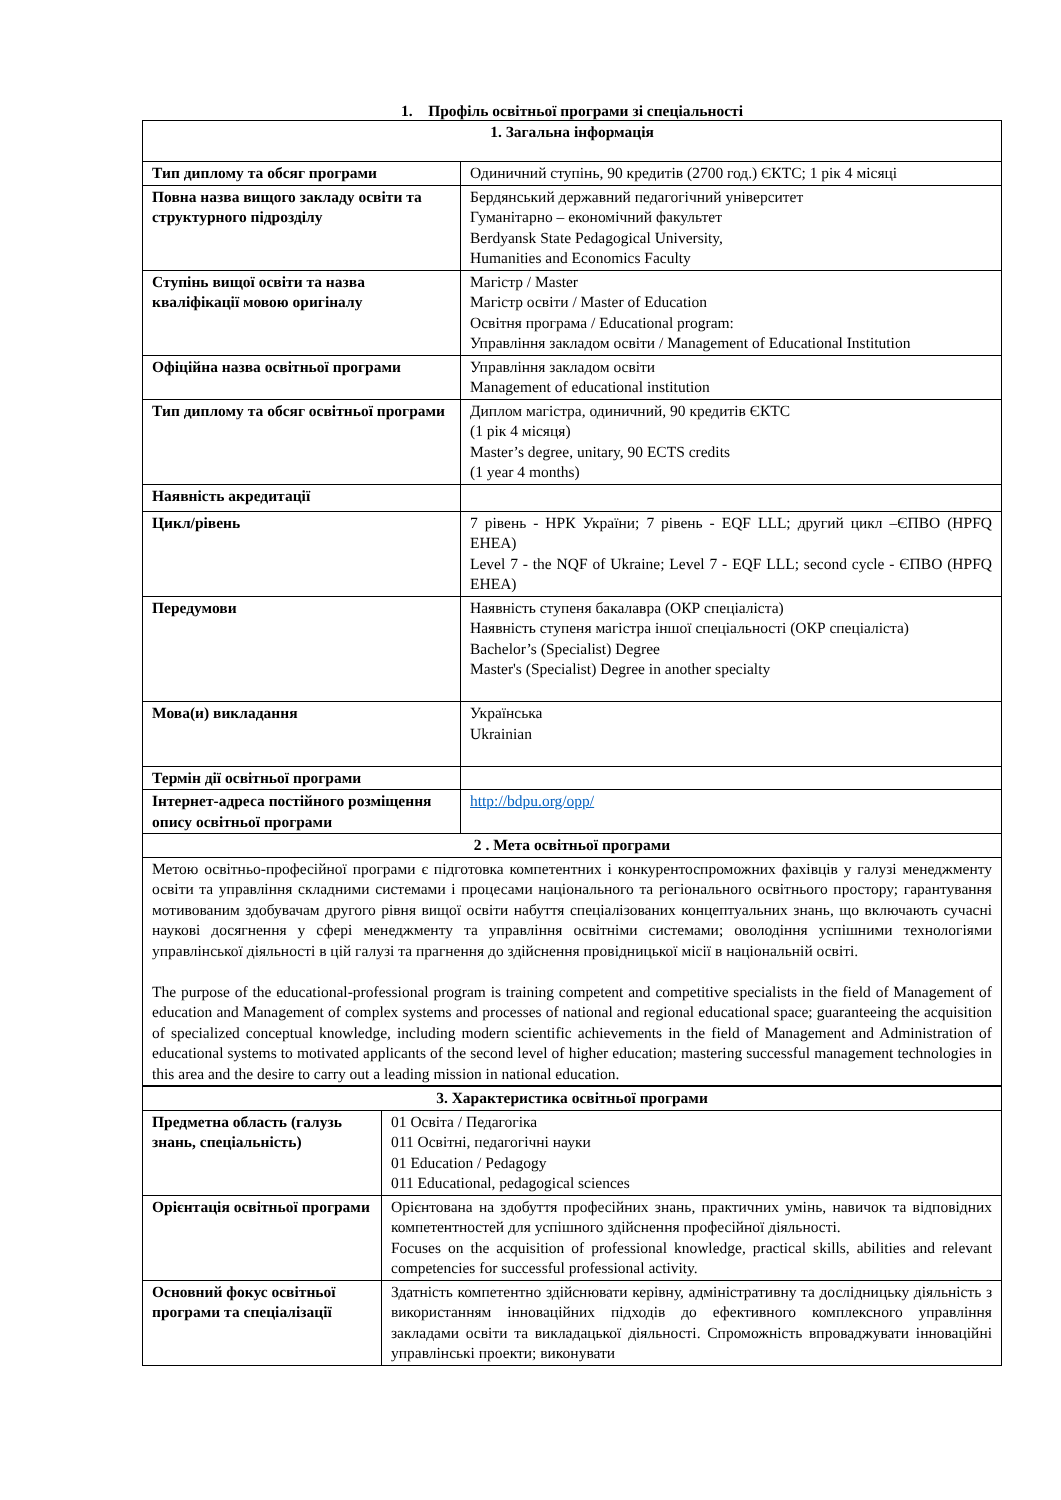1. Профіль освітньої програми зі спеціальності
| 1. Загальна інформація | |
| --- | --- |
| Тип диплому та обсяг програми | Одиничний ступінь, 90 кредитів (2700 год.) ЄКТС; 1 рік 4 місяці |
| Повна назва вищого закладу освіти та структурного підрозділу | Бердянський державний педагогічний університет Гуманітарно – економічний факультет Berdyansk State Pedagogical University, Humanities and Economics Faculty |
| Ступінь вищої освіти та назва кваліфікації мовою оригіналу | Магістр / Master Магістр освіти / Master of Education Освітня програма / Educational program: Управління закладом освіти / Management of Educational Institution |
| Офіційна назва освітньої програми | Управління закладом освіти Management of educational institution |
| Тип диплому та обсяг освітньої програми | Диплом магістра, одиничний, 90 кредитів ЄКТС (1 рік 4 місяця) Master’s degree, unitary, 90 ECTS credits (1 year 4 months) |
| Наявність акредитації | |
| Цикл/рівень | 7 рівень - НРК України; 7 рівень - EQF LLL; другий цикл –ЄПВО (HPFQ EHEA) Level 7 - the NQF of Ukraine; Level 7 - EQF LLL; second cycle - ЄПВО (HPFQ EHEA) |
| Передумови | Наявність ступеня бакалавра (ОКР спеціаліста) Наявність ступеня магістра іншої спеціальності (ОКР спеціаліста) Bachelor’s (Specialist) Degree Master's (Specialist) Degree in another specialty |
| Мова(и) викладання | Українська Ukrainian |
| Термін дії освітньої програми | |
| Інтернет-адреса постійного розміщення опису освітньої програми | http://bdpu.org/opp/ |
| 2 . Мета освітньої програми | |
| Метою освітньо-професійної програми є підготовка компетентних і конкурентоспроможних фахівців у галузі менеджменту освіти та управління складними системами і процесами національного та регіонального освітнього простору; гарантування мотивованим здобувачам другого рівня вищої освіти набуття спеціалізованих концептуальних знань, що включають сучасні наукові досягнення у сфері менеджменту та управління освітніми системами; оволодіння успішними технологіями управлінської діяльності в цій галузі та прагнення до здійснення провідницької місії в національній освіті. The purpose of the educational-professional program is training competent and competitive specialists in the field of Management of education and Management of complex systems and processes of national and regional educational space; guaranteeing the acquisition of specialized conceptual knowledge, including modern scientific achievements in the field of Management and Administration of educational systems to motivated applicants of the second level of higher education; mastering successful management technologies in this area and the desire to carry out a leading mission in national education. | |
| 3. Характеристика освітньої програми | |
| --- | --- |
| Предметна область (галузь знань, спеціальність) | 01 Освіта / Педагогіка 011 Освітні, педагогічні науки 01 Education / Pedagogy 011 Educational, pedagogical sciences |
| Орієнтація освітньої програми | Орієнтована на здобуття професійних знань, практичних умінь, навичок та відповідних компетентностей для успішного здійснення професійної діяльності. Focuses on the acquisition of professional knowledge, practical skills, abilities and relevant competencies for successful professional activity. |
| Основний фокус освітньої програми та спеціалізації | Здатність компетентно здійснювати керівну, адміністративну та дослідницьку діяльність з використанням інноваційних підходів до ефективного комплексного управління закладами освіти та викладацької діяльності. Спроможність впроваджувати інноваційні управлінські проекти; виконувати |